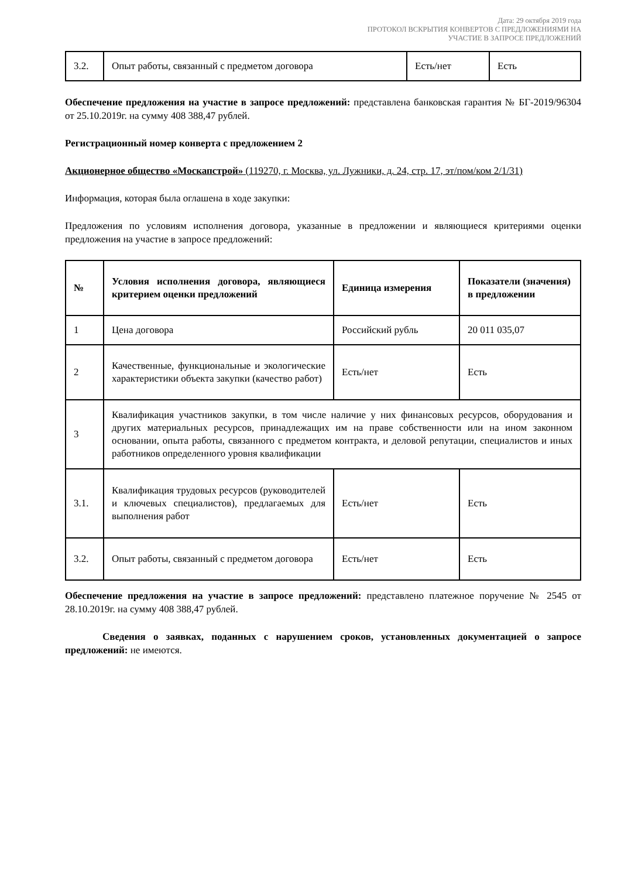Дата: 29 октября 2019 года
ПРОТОКОЛ ВСКРЫТИЯ КОНВЕРТОВ С ПРЕДЛОЖЕНИЯМИ НА
УЧАСТИЕ В ЗАПРОСЕ ПРЕДЛОЖЕНИЙ
| 3.2. | Опыт работы, связанный с предметом договора | Есть/нет | Есть |
Обеспечение предложения на участие в запросе предложений: представлена банковская гарантия № БГ-2019/96304 от 25.10.2019г. на сумму 408 388,47 рублей.
Регистрационный номер конверта с предложением 2
Акционерное общество «Москапстрой» (119270, г. Москва, ул. Лужники, д. 24, стр. 17, эт/пом/ком 2/1/31)
Информация, которая была оглашена в ходе закупки:
Предложения по условиям исполнения договора, указанные в предложении и являющиеся критериями оценки предложения на участие в запросе предложений:
| № | Условия исполнения договора, являющиеся критерием оценки предложений | Единица измерения | Показатели (значения) в предложении |
| --- | --- | --- | --- |
| 1 | Цена договора | Российский рубль | 20 011 035,07 |
| 2 | Качественные, функциональные и экологические характеристики объекта закупки (качество работ) | Есть/нет | Есть |
| 3 | Квалификация участников закупки, в том числе наличие у них финансовых ресурсов, оборудования и других материальных ресурсов, принадлежащих им на праве собственности или на ином законном основании, опыта работы, связанного с предметом контракта, и деловой репутации, специалистов и иных работников определенного уровня квалификации | | |
| 3.1. | Квалификация трудовых ресурсов (руководителей и ключевых специалистов), предлагаемых для выполнения работ | Есть/нет | Есть |
| 3.2. | Опыт работы, связанный с предметом договора | Есть/нет | Есть |
Обеспечение предложения на участие в запросе предложений: представлено платежное поручение № 2545 от 28.10.2019г. на сумму 408 388,47 рублей.
Сведения о заявках, поданных с нарушением сроков, установленных документацией о запросе предложений: не имеются.